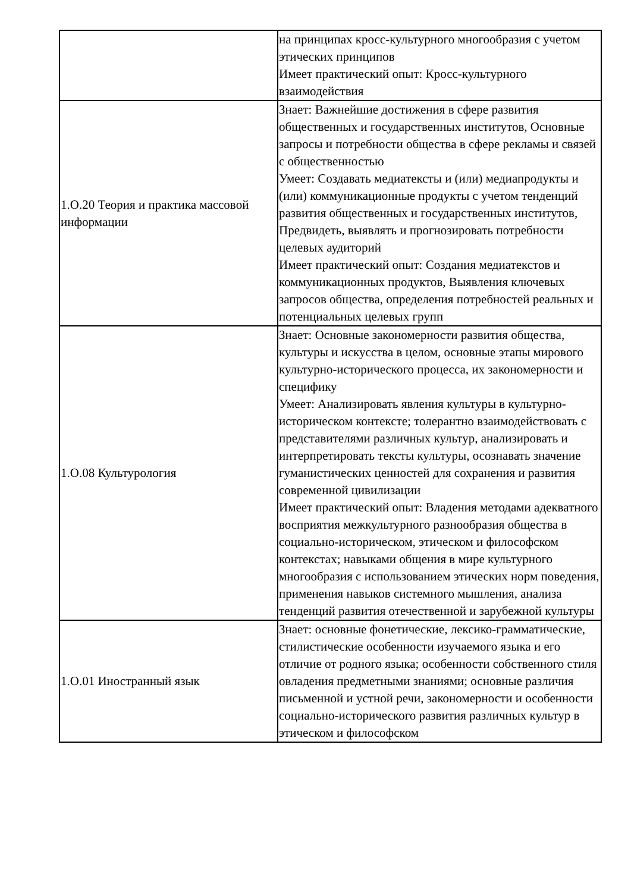| | на принципах кросс-культурного многообразия с учетом этических принципов Имеет практический опыт: Кросс-культурного взаимодействия |
| 1.О.20 Теория и практика массовой информации | Знает: Важнейшие достижения в сфере развития общественных и государственных институтов, Основные запросы и потребности общества в сфере рекламы и связей с общественностью Умеет: Создавать медиатексты и (или) медиапродукты и (или) коммуникационные продукты с учетом тенденций развития общественных и государственных институтов, Предвидеть, выявлять и прогнозировать потребности целевых аудиторий Имеет практический опыт: Создания медиатекстов и коммуникационных продуктов, Выявления ключевых запросов общества, определения потребностей реальных и потенциальных целевых групп |
| 1.О.08 Культурология | Знает: Основные закономерности развития общества, культуры и искусства в целом, основные этапы мирового культурно-исторического процесса, их закономерности и специфику Умеет: Анализировать явления культуры в культурно-историческом контексте; толерантно взаимодействовать с представителями различных культур, анализировать и интерпретировать тексты культуры, осознавать значение гуманистических ценностей для сохранения и развития современной цивилизации Имеет практический опыт: Владения методами адекватного восприятия межкультурного разнообразия общества в социально-историческом, этическом и философском контекстах; навыками общения в мире культурного многообразия с использованием этических норм поведения, применения навыков системного мышления, анализа тенденций развития отечественной и зарубежной культуры |
| 1.О.01 Иностранный язык | Знает: основные фонетические, лексико-грамматические, стилистические особенности изучаемого языка и его отличие от родного языка; особенности собственного стиля овладения предметными знаниями; основные различия письменной и устной речи, закономерности и особенности социально-исторического развития различных культур в этическом и философском |